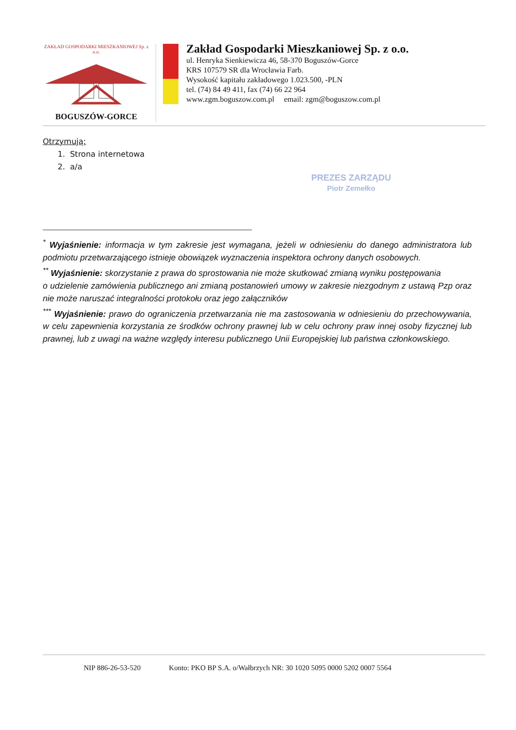ZAKŁAD GOSPODARKI MIESZKANIOWEJ Sp. z o.o.
BOGUSZÓW-GORCE
Zakład Gospodarki Mieszkaniowej Sp. z o.o.
ul. Henryka Sienkiewicza 46, 58-370 Boguszów-Gorce
KRS 107579 SR dla Wrocławia Farb.
Wysokość kapitału zakładowego 1.023.500, -PLN
tel. (74) 84 49 411, fax (74) 66 22 964
www.zgm.boguszow.com.pl email: zgm@boguszow.com.pl
Otrzymują:
1. Strona internetowa
2. a/a
PREZES ZARZĄDU
Piotr Zemełko
<sup>*</sup> Wyjaśnienie: informacja w tym zakresie jest wymagana, jeżeli w odniesieniu do danego administratora lub podmiotu przetwarzającego istnieje obowiązek wyznaczenia inspektora ochrony danych osobowych.
<sup>**</sup> Wyjaśnienie: skorzystanie z prawa do sprostowania nie może skutkować zmianą wyniku postępowania
o udzielenie zamówienia publicznego ani zmianą postanowień umowy w zakresie niezgodnym z ustawą Pzp oraz nie może naruszać integralności protokołu oraz jego załączników
<sup>***</sup> Wyjaśnienie: prawo do ograniczenia przetwarzania nie ma zastosowania w odniesieniu do przechowywania, w celu zapewnienia korzystania ze środków ochrony prawnej lub w celu ochrony praw innej osoby fizycznej lub prawnej, lub z uwagi na ważne względy interesu publicznego Unii Europejskiej lub państwa członkowskiego.
NIP 886-26-53-520 Konto: PKO BP S.A. o/Wałbrzych NR: 30 1020 5095 0000 5202 0007 5564